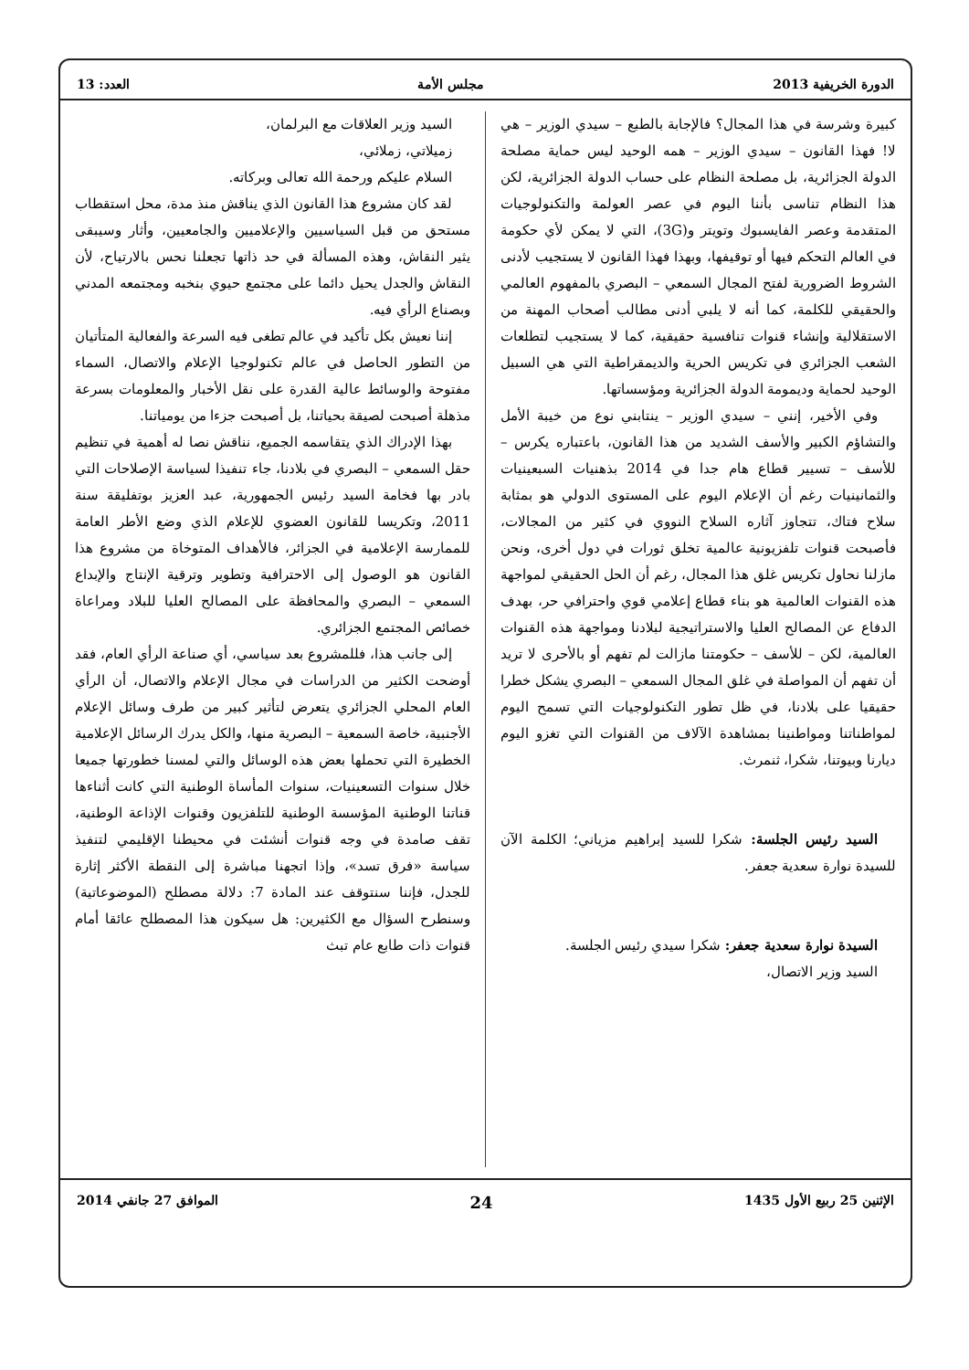الدورة الخريفية 2013 مجلس الأمة العدد: 13
كبيرة وشرسة في هذا المجال؟ فالإجابة بالطبع – سيدي الوزير – هي لا! فهذا القانون – سيدي الوزير – همه الوحيد ليس حماية مصلحة الدولة الجزائرية، بل مصلحة النظام على حساب الدولة الجزائرية، لكن هذا النظام تناسى بأننا اليوم في عصر العولمة والتكنولوجيات المتقدمة وعصر الفايسبوك وتويتر و(3G)، التي لا يمكن لأي حكومة في العالم التحكم فيها أو توقيفها، وبهذا فهذا القانون لا يستجيب لأدنى الشروط الضرورية لفتح المجال السمعي – البصري بالمفهوم العالمي والحقيقي للكلمة، كما أنه لا يلبي أدنى مطالب أصحاب المهنة من الاستقلالية وإنشاء قنوات تنافسية حقيقية، كما لا يستجيب لتطلعات الشعب الجزائري في تكريس الحرية والديمقراطية التي هي السبيل الوحيد لحماية وديمومة الدولة الجزائرية ومؤسساتها.
وفي الأخير، إنني – سيدي الوزير – ينتابني نوع من خيبة الأمل والتشاؤم الكبير والأسف الشديد من هذا القانون، باعتباره يكرس – للأسف – تسيير قطاع هام جدا في 2014 بذهنيات السبعينيات والثمانينيات رغم أن الإعلام اليوم على المستوى الدولي هو بمثابة سلاح فتاك، تتجاوز آثاره السلاح النووي في كثير من المجالات، فأصبحت قنوات تلفزيونية عالمية تخلق ثورات في دول أخرى، ونحن مازلنا نحاول تكريس غلق هذا المجال، رغم أن الحل الحقيقي لمواجهة هذه القنوات العالمية هو بناء قطاع إعلامي قوي واحترافي حر، بهدف الدفاع عن المصالح العليا والاستراتيجية لبلادنا ومواجهة هذه القنوات العالمية، لكن – للأسف – حكومتنا مازالت لم تفهم أو بالأحرى لا تريد أن تفهم أن المواصلة في غلق المجال السمعي – البصري يشكل خطرا حقيقيا على بلادنا، في ظل تطور التكنولوجيات التي تسمح اليوم لمواطناتنا ومواطنينا بمشاهدة الآلاف من القنوات التي تغزو اليوم ديارنا وبيوتنا، شكرا، ثنمرث.
السيد رئيس الجلسة: شكرا للسيد إبراهيم مزياني؛ الكلمة الآن للسيدة نوارة سعدية جعفر.
السيدة نوارة سعدية جعفر: شكرا سيدي رئيس الجلسة.
السيد وزير الاتصال،
السيد وزير العلاقات مع البرلمان،
زميلاتي، زملائي،
السلام عليكم ورحمة الله تعالى وبركاته.
لقد كان مشروع هذا القانون الذي يناقش منذ مدة، محل استقطاب مستحق من قبل السياسيين والإعلاميين والجامعيين، وأثار وسيبقى يثير النقاش، وهذه المسألة في حد ذاتها تجعلنا نحس بالارتياح، لأن النقاش والجدل يحيل دائما على مجتمع حيوي بنخبه ومجتمعه المدني وبصناع الرأي فيه.
إننا نعيش بكل تأكيد في عالم تطغى فيه السرعة والفعالية المتأتيان من التطور الحاصل في عالم تكنولوجيا الإعلام والاتصال، السماء مفتوحة والوسائط عالية القدرة على نقل الأخبار والمعلومات بسرعة مذهلة أصبحت لصيقة بحياتنا، بل أصبحت جزءا من يومياتنا.
بهذا الإدراك الذي يتقاسمه الجميع، نناقش نصا له أهمية في تنظيم حقل السمعي – البصري في بلادنا، جاء تنفيذا لسياسة الإصلاحات التي بادر بها فخامة السيد رئيس الجمهورية، عبد العزيز بوتفليقة سنة 2011، وتكريسا للقانون العضوي للإعلام الذي وضع الأطر العامة للممارسة الإعلامية في الجزائر، فالأهداف المتوخاة من مشروع هذا القانون هو الوصول إلى الاحترافية وتطوير وترقية الإنتاج والإبداع السمعي – البصري والمحافظة على المصالح العليا للبلاد ومراعاة خصائص المجتمع الجزائري.
إلى جانب هذا، فللمشروع بعد سياسي، أي صناعة الرأي العام، فقد أوضحت الكثير من الدراسات في مجال الإعلام والاتصال، أن الرأي العام المحلي الجزائري يتعرض لتأثير كبير من طرف وسائل الإعلام الأجنبية، خاصة السمعية – البصرية منها، والكل يدرك الرسائل الإعلامية الخطيرة التي تحملها بعض هذه الوسائل والتي لمسنا خطورتها جميعا خلال سنوات التسعينيات، سنوات المأساة الوطنية التي كانت أثناءها قناتنا الوطنية المؤسسة الوطنية للتلفزيون وقنوات الإذاعة الوطنية، تقف صامدة في وجه قنوات أنشئت في محيطنا الإقليمي لتنفيذ سياسة «فرق تسد»، وإذا اتجهنا مباشرة إلى النقطة الأكثر إثارة للجدل، فإننا سنتوقف عند المادة 7: دلالة مصطلح (الموضوعاتية) وسنطرح السؤال مع الكثيرين: هل سيكون هذا المصطلح عائقا أمام قنوات ذات طابع عام تبث
الإثنين 25 ربيع الأول 1435 24 الموافق 27 جانفي 2014